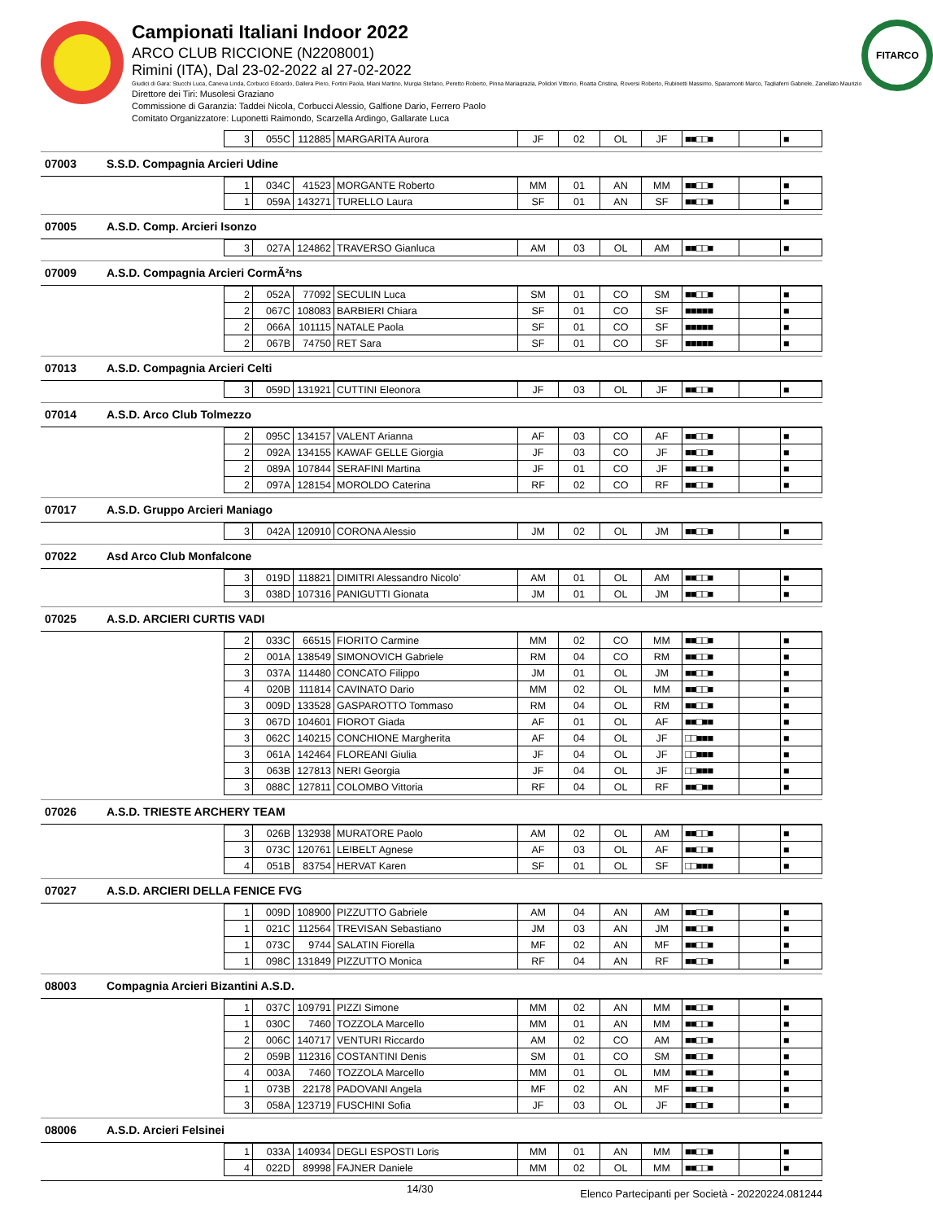Campionati Italiani Indoor 2022
ARCO CLUB RICCIONE (N2208001)
Rimini (ITA), Dal 23-02-2022 al 27-02-2022
Giudici di Gara: Stucchi Luca, Caneva Linda, Corbucci Edoardo, Dallera Piero, Fortini Paola, Miani Martino, Murgia Stefano, Peretto Roberto, Pinna Mariagrazia, Polidori Vittorio, Roatta Cristina, Roversi Roberto, Rubinetti Massimo, Sparamonti Marco, Tagliaferri Gabriele, Zanellato Maurizio
Direttore dei Tiri: Musolesi Graziano
Commissione di Garanzia: Taddei Nicola, Corbucci Alessio, Galfione Dario, Ferrero Paolo
Comitato Organizzatore: Luponetti Raimondo, Scarzella Ardingo, Gallarate Luca
FITARCO
| 3 | 055C | 112885 | MARGARITA Aurora | JF | 02 | OL | JF | ■■□□■ | | ■ |
07003 S.S.D. Compagnia Arcieri Udine
| 1 | 034C | 41523 | MORGANTE Roberto | MM | 01 | AN | MM | ■■□□■ | | ■ |
| 1 | 059A | 143271 | TURELLO Laura | SF | 01 | AN | SF | ■■□□■ | | ■ |
07005 A.S.D. Comp. Arcieri Isonzo
| 3 | 027A | 124862 | TRAVERSO Gianluca | AM | 03 | OL | AM | ■■□□■ | | ■ |
07009 A.S.D. Compagnia Arcieri CormÃ²ns
| 2 | 052A | 77092 | SECULIN Luca | SM | 01 | CO | SM | ■■□□■ | | ■ |
| 2 | 067C | 108083 | BARBIERI Chiara | SF | 01 | CO | SF | ■■■■■ | | ■ |
| 2 | 066A | 101115 | NATALE Paola | SF | 01 | CO | SF | ■■■■■ | | ■ |
| 2 | 067B | 74750 | RET Sara | SF | 01 | CO | SF | ■■■■■ | | ■ |
07013 A.S.D. Compagnia Arcieri Celti
| 3 | 059D | 131921 | CUTTINI Eleonora | JF | 03 | OL | JF | ■■□□■ | | ■ |
07014 A.S.D. Arco Club Tolmezzo
| 2 | 095C | 134157 | VALENT Arianna | AF | 03 | CO | AF | ■■□□■ | | ■ |
| 2 | 092A | 134155 | KAWAF GELLE Giorgia | JF | 03 | CO | JF | ■■□□■ | | ■ |
| 2 | 089A | 107844 | SERAFINI Martina | JF | 01 | CO | JF | ■■□□■ | | ■ |
| 2 | 097A | 128154 | MOROLDO Caterina | RF | 02 | CO | RF | ■■□□■ | | ■ |
07017 A.S.D. Gruppo Arcieri Maniago
| 3 | 042A | 120910 | CORONA Alessio | JM | 02 | OL | JM | ■■□□■ | | ■ |
07022 Asd Arco Club Monfalcone
| 3 | 019D | 118821 | DIMITRI Alessandro Nicolo' | AM | 01 | OL | AM | ■■□□■ | | ■ |
| 3 | 038D | 107316 | PANIGUTTI Gionata | JM | 01 | OL | JM | ■■□□■ | | ■ |
07025 A.S.D. ARCIERI CURTIS VADI
| 2 | 033C | 66515 | FIORITO Carmine | MM | 02 | CO | MM | ■■□□■ | | ■ |
| 2 | 001A | 138549 | SIMONOVICH Gabriele | RM | 04 | CO | RM | ■■□□■ | | ■ |
| 3 | 037A | 114480 | CONCATO Filippo | JM | 01 | OL | JM | ■■□□■ | | ■ |
| 4 | 020B | 111814 | CAVINATO Dario | MM | 02 | OL | MM | ■■□□■ | | ■ |
| 3 | 009D | 133528 | GASPAROTTO Tommaso | RM | 04 | OL | RM | ■■□□■ | | ■ |
| 3 | 067D | 104601 | FIOROT Giada | AF | 01 | OL | AF | ■■□■■ | | ■ |
| 3 | 062C | 140215 | CONCHIONE Margherita | AF | 04 | OL | JF | □□■■■ | | ■ |
| 3 | 061A | 142464 | FLOREANI Giulia | JF | 04 | OL | JF | □□■■■ | | ■ |
| 3 | 063B | 127813 | NERI Georgia | JF | 04 | OL | JF | □□■■■ | | ■ |
| 3 | 088C | 127811 | COLOMBO Vittoria | RF | 04 | OL | RF | ■■□■■ | | ■ |
07026 A.S.D. TRIESTE ARCHERY TEAM
| 3 | 026B | 132938 | MURATORE Paolo | AM | 02 | OL | AM | ■■□□■ | | ■ |
| 3 | 073C | 120761 | LEIBELT Agnese | AF | 03 | OL | AF | ■■□□■ | | ■ |
| 4 | 051B | 83754 | HERVAT Karen | SF | 01 | OL | SF | □□■■■ | | ■ |
07027 A.S.D. ARCIERI DELLA FENICE FVG
| 1 | 009D | 108900 | PIZZUTTO Gabriele | AM | 04 | AN | AM | ■■□□■ | | ■ |
| 1 | 021C | 112564 | TREVISAN Sebastiano | JM | 03 | AN | JM | ■■□□■ | | ■ |
| 1 | 073C | 9744 | SALATIN Fiorella | MF | 02 | AN | MF | ■■□□■ | | ■ |
| 1 | 098C | 131849 | PIZZUTTO Monica | RF | 04 | AN | RF | ■■□□■ | | ■ |
08003 Compagnia Arcieri Bizantini A.S.D.
| 1 | 037C | 109791 | PIZZI Simone | MM | 02 | AN | MM | ■■□□■ | | ■ |
| 1 | 030C | 7460 | TOZZOLA Marcello | MM | 01 | AN | MM | ■■□□■ | | ■ |
| 2 | 006C | 140717 | VENTURI Riccardo | AM | 02 | CO | AM | ■■□□■ | | ■ |
| 2 | 059B | 112316 | COSTANTINI Denis | SM | 01 | CO | SM | ■■□□■ | | ■ |
| 4 | 003A | 7460 | TOZZOLA Marcello | MM | 01 | OL | MM | ■■□□■ | | ■ |
| 1 | 073B | 22178 | PADOVANI Angela | MF | 02 | AN | MF | ■■□□■ | | ■ |
| 3 | 058A | 123719 | FUSCHINI Sofia | JF | 03 | OL | JF | ■■□□■ | | ■ |
08006 A.S.D. Arcieri Felsinei
| 1 | 033A | 140934 | DEGLI ESPOSTI Loris | MM | 01 | AN | MM | ■■□□■ | | ■ |
| 4 | 022D | 89998 | FAJNER Daniele | MM | 02 | OL | MM | ■■□□■ | | ■ |
14/30 Elenco Partecipanti per Società - 20220224.081244